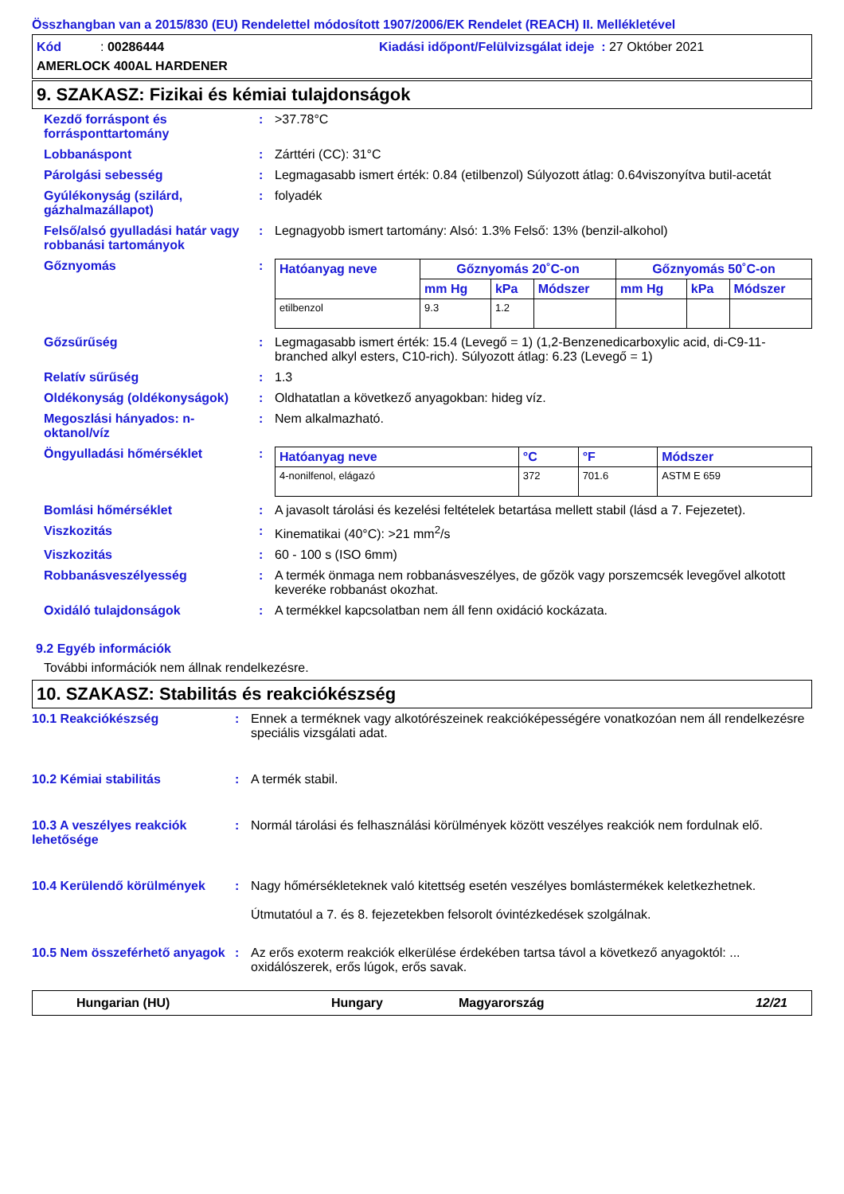Összhangban van a 2015/830 (EU) Rendelettel módosított 1907/2006/EK Rendelet (REACH) II. Mellékletével
Kód : 00286444
Kiadási időpont/Felülvizsgálat ideje : 27 Október 2021
AMERLOCK 400AL HARDENER
9. SZAKASZ: Fizikai és kémiai tulajdonságok
Kezdő forráspont és forrásponttartomány
: >37.78°C
Lobbanáspont : Zárttéri (CC): 31°C
Párolgási sebesség : Legmagasabb ismert érték: 0.84 (etilbenzol) Súlyozott átlag: 0.64viszonyítva butil-acetát
Gyúlékonyság (szilárd, gázhalmazállapot)
: folyadék
Felső/alsó gyulladási határ vagy robbanási tartományok
: Legnagyobb ismert tartomány: Alsó: 1.3% Felső: 13% (benzil-alkohol)
Gőznyomás :
| Hatóanyag neve | Gőznyomás 20˚C-on | | | Gőznyomás 50˚C-on | | |
| --- | --- | --- | --- | --- | --- | --- |
| | mm Hg | kPa | Módszer | mm Hg | kPa | Módszer |
| etilbenzol | 9.3 | 1.2 | | | | |
Gőzsűrűség : Legmagasabb ismert érték: 15.4 (Levegő = 1) (1,2-Benzenedicarboxylic acid, di-C9-11-branched alkyl esters, C10-rich). Súlyozott átlag: 6.23 (Levegő = 1)
Relatív sűrűség : 1.3
Oldékonyság (oldékonyságok) : Oldhatatlan a következő anyagokban: hideg víz.
Megoszlási hányados: n-oktanol/víz
: Nem alkalmazható.
Öngyulladási hőmérséklet :
| Hatóanyag neve | °C | °F | Módszer |
| --- | --- | --- | --- |
| 4-nonilfenol, elágazó | 372 | 701.6 | ASTM E 659 |
Bomlási hőmérséklet : A javasolt tárolási és kezelési feltételek betartása mellett stabil (lásd a 7. Fejezetet).
Viszkozitás : Kinematikai (40°C): >21 mm<sup>2</sup>/s
Viszkozitás : 60 - 100 s (ISO 6mm)
Robbanásveszélyesség : A termék önmaga nem robbanásveszélyes, de gőzök vagy porszemcsék levegővel alkotott keveréke robbanást okozhat.
Oxidáló tulajdonságok : A termékkel kapcsolatban nem áll fenn oxidáció kockázata.
9.2 Egyéb információk
További információk nem állnak rendelkezésre.
10. SZAKASZ: Stabilitás és reakciókészség
10.1 Reakciókészség : Ennek a terméknek vagy alkotórészeinek reakcióképességére vonatkozóan nem áll rendelkezésre speciális vizsgálati adat.
10.2 Kémiai stabilitás : A termék stabil.
10.3 A veszélyes reakciók lehetősége
: Normál tárolási és felhasználási körülmények között veszélyes reakciók nem fordulnak elő.
10.4 Kerülendő körülmények : Nagy hőmérsékleteknek való kitettség esetén veszélyes bomlástermékek keletkezhetnek.
Útmutatóul a 7. és 8. fejezetekben felsorolt óvintézkedések szolgálnak.
10.5 Nem összeférhető anyagok
: Az erős exoterm reakciók elkerülése érdekében tartsa távol a következő anyagoktól: ... oxidálószerek, erős lúgok, erős savak.
Hungarian (HU) Hungary Magyarország 12/21